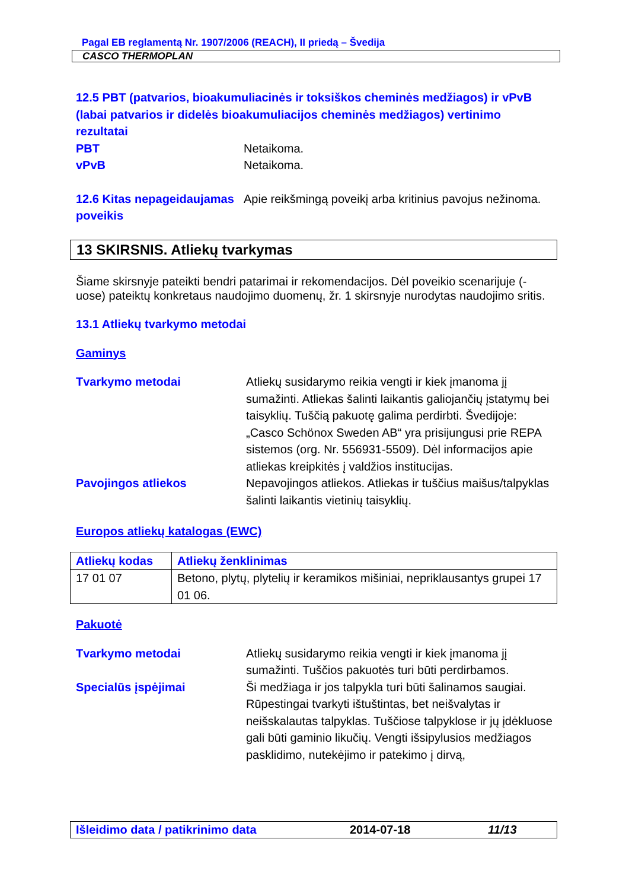Pagal EB reglamentą Nr. 1907/2006 (REACH), II priedą – Švedija
CASCO THERMOPLAN
12.5 PBT (patvarios, bioakumuliacinės ir toksiškos cheminės medžiagos) ir vPvB (labai patvarios ir didelės bioakumuliacijos cheminės medžiagos) vertinimo rezultatai
PBT Netaikoma.
vPvB Netaikoma.
12.6 Kitas nepageidaujamas poveikis
Apie reikšmingą poveikį arba kritinius pavojus nežinoma.
13 SKIRSNIS. Atliekų tvarkymas
Šiame skirsnyje pateikti bendri patarimai ir rekomendacijos. Dėl poveikio scenarijuje (-uose) pateiktų konkretaus naudojimo duomenų, žr. 1 skirsnyje nurodytas naudojimo sritis.
13.1 Atliekų tvarkymo metodai
Gaminys
Tvarkymo metodai Atliekų susidarymo reikia vengti ir kiek įmanoma jį sumažinti. Atliekas šalinti laikantis galiojančių įstatymų bei taisyklių. Tuščią pakuotę galima perdirbti. Švedijoje: „Casco Schönox Sweden AB“ yra prisijungusi prie REPA sistemos (org. Nr. 556931-5509). Dėl informacijos apie atliekas kreipkitės į valdžios institucijas.
Pavojingos atliekos Nepavojingos atliekos. Atliekas ir tuščius maišus/talpyklas šalinti laikantis vietinių taisyklių.
Europos atliekų katalogas (EWC)
| Atliekų kodas | Atliekų ženklinimas |
| --- | --- |
| 17 01 07 | Betono, plytų, plytelių ir keramikos mišiniai, nepriklausantys grupei 17 01 06. |
Pakuotė
Tvarkymo metodai Atliekų susidarymo reikia vengti ir kiek įmanoma jį sumažinti. Tuščios pakuotės turi būti perdirbamos.
Specialūs įspėjimai Ši medžiaga ir jos talpykla turi būti šalinamos saugiai. Rūpestingai tvarkyti ištuštintas, bet neišvalytas ir neišskalautas talpyklas. Tuščiose talpyklose ir jų įdėkluose gali būti gaminio likučių. Vengti išsipylusios medžiagos pasklidimo, nutekėjimo ir patekimo į dirvą,
Išleidimo data / patikrinimo data 2014-07-18 11/13